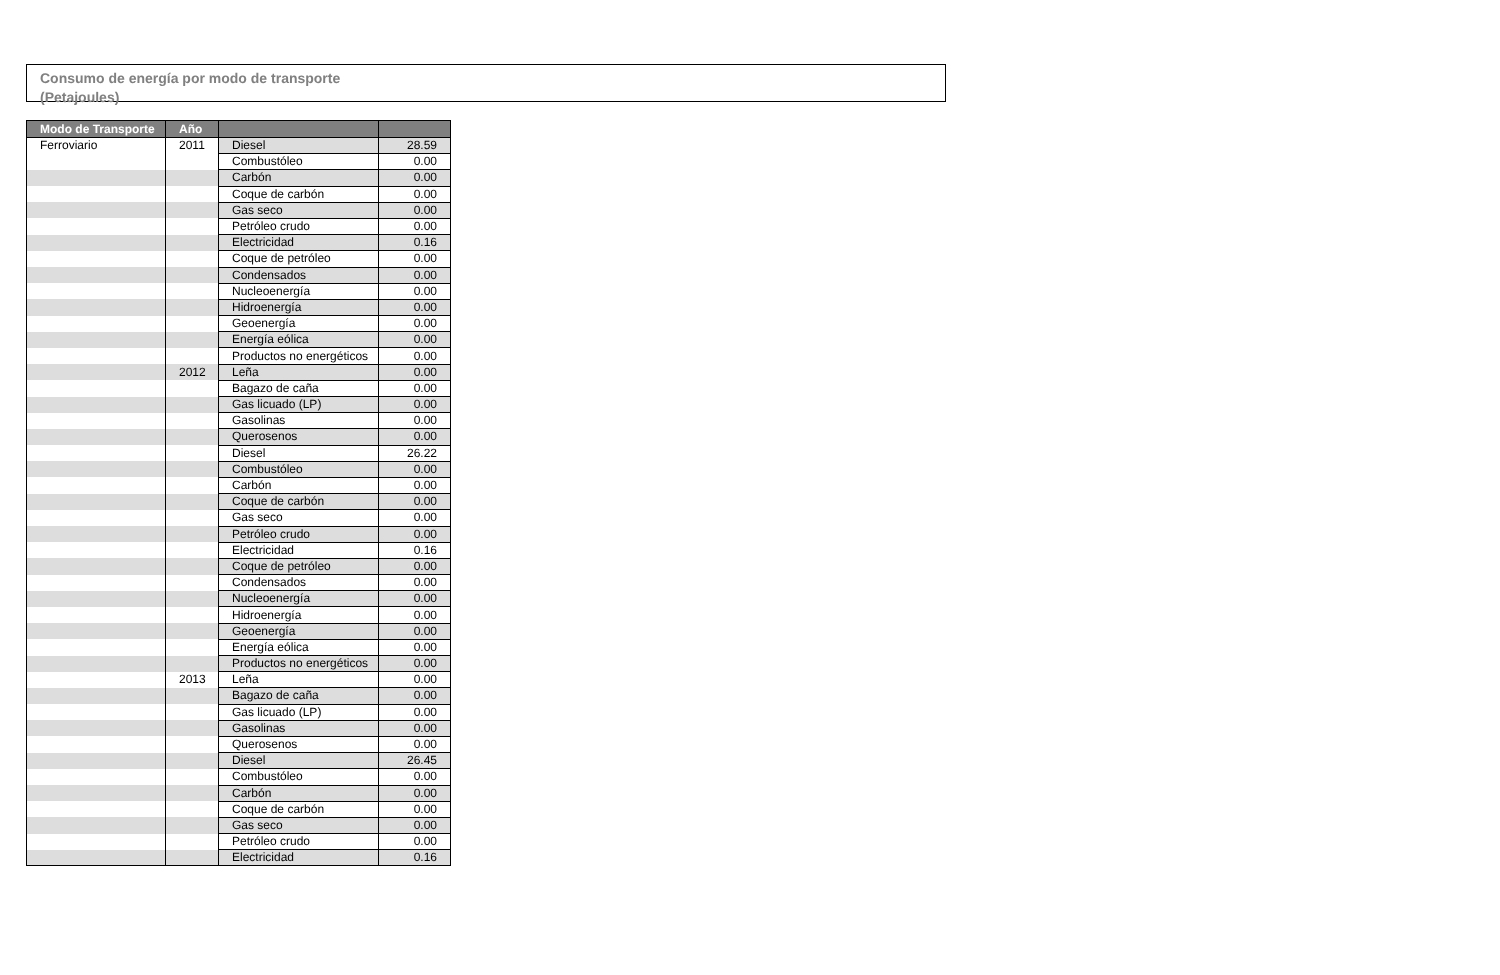Consumo de energía por modo de transporte
(Petajoules)
| Modo de Transporte | Año | | |
| --- | --- | --- | --- |
| Ferroviario | 2011 | Diesel | 28.59 |
| | | Combustóleo | 0.00 |
| | | Carbón | 0.00 |
| | | Coque de carbón | 0.00 |
| | | Gas seco | 0.00 |
| | | Petróleo crudo | 0.00 |
| | | Electricidad | 0.16 |
| | | Coque de petróleo | 0.00 |
| | | Condensados | 0.00 |
| | | Nucleoenergía | 0.00 |
| | | Hidroenergía | 0.00 |
| | | Geoenergía | 0.00 |
| | | Energía eólica | 0.00 |
| | | Productos no energéticos | 0.00 |
| | 2012 | Leña | 0.00 |
| | | Bagazo de caña | 0.00 |
| | | Gas licuado (LP) | 0.00 |
| | | Gasolinas | 0.00 |
| | | Querosenos | 0.00 |
| | | Diesel | 26.22 |
| | | Combustóleo | 0.00 |
| | | Carbón | 0.00 |
| | | Coque de carbón | 0.00 |
| | | Gas seco | 0.00 |
| | | Petróleo crudo | 0.00 |
| | | Electricidad | 0.16 |
| | | Coque de petróleo | 0.00 |
| | | Condensados | 0.00 |
| | | Nucleoenergía | 0.00 |
| | | Hidroenergía | 0.00 |
| | | Geoenergía | 0.00 |
| | | Energía eólica | 0.00 |
| | | Productos no energéticos | 0.00 |
| | 2013 | Leña | 0.00 |
| | | Bagazo de caña | 0.00 |
| | | Gas licuado (LP) | 0.00 |
| | | Gasolinas | 0.00 |
| | | Querosenos | 0.00 |
| | | Diesel | 26.45 |
| | | Combustóleo | 0.00 |
| | | Carbón | 0.00 |
| | | Coque de carbón | 0.00 |
| | | Gas seco | 0.00 |
| | | Petróleo crudo | 0.00 |
| | | Electricidad | 0.16 |